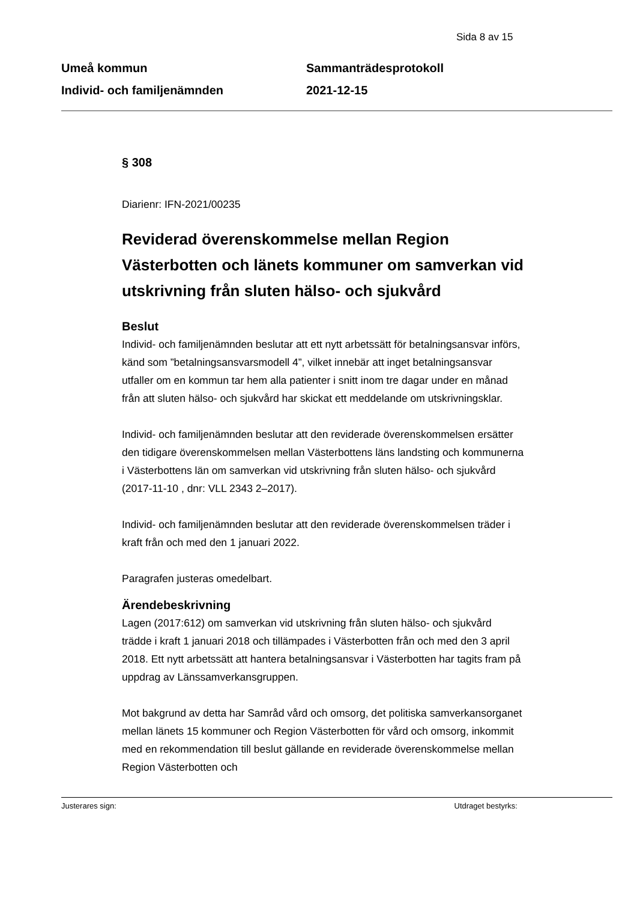Sida 8 av 15
Umeå kommun
Individ- och familjenämnden
Sammanträdesprotokoll
2021-12-15
§ 308
Diarienr: IFN-2021/00235
Reviderad överenskommelse mellan Region Västerbotten och länets kommuner om samverkan vid utskrivning från sluten hälso- och sjukvård
Beslut
Individ- och familjenämnden beslutar att ett nytt arbetssätt för betalningsansvar införs, känd som ”betalningsansvarsmodell 4”, vilket innebär att inget betalningsansvar utfaller om en kommun tar hem alla patienter i snitt inom tre dagar under en månad från att sluten hälso- och sjukvård har skickat ett meddelande om utskrivningsklar.
Individ- och familjenämnden beslutar att den reviderade överenskommelsen ersätter den tidigare överenskommelsen mellan Västerbottens läns landsting och kommunerna i Västerbottens län om samverkan vid utskrivning från sluten hälso- och sjukvård (2017-11-10 , dnr: VLL 2343 2–2017).
Individ- och familjenämnden beslutar att den reviderade överenskommelsen träder i kraft från och med den 1 januari 2022.
Paragrafen justeras omedelbart.
Ärendebeskrivning
Lagen (2017:612) om samverkan vid utskrivning från sluten hälso- och sjukvård trädde i kraft 1 januari 2018 och tillämpades i Västerbotten från och med den 3 april 2018. Ett nytt arbetssätt att hantera betalningsansvar i Västerbotten har tagits fram på uppdrag av Länssamverkansgruppen.
Mot bakgrund av detta har Samråd vård och omsorg, det politiska samverkansorganet mellan länets 15 kommuner och Region Västerbotten för vård och omsorg, inkommit med en rekommendation till beslut gällande en reviderade överenskommelse mellan Region Västerbotten och
Justerares sign: Utdraget bestyrks: